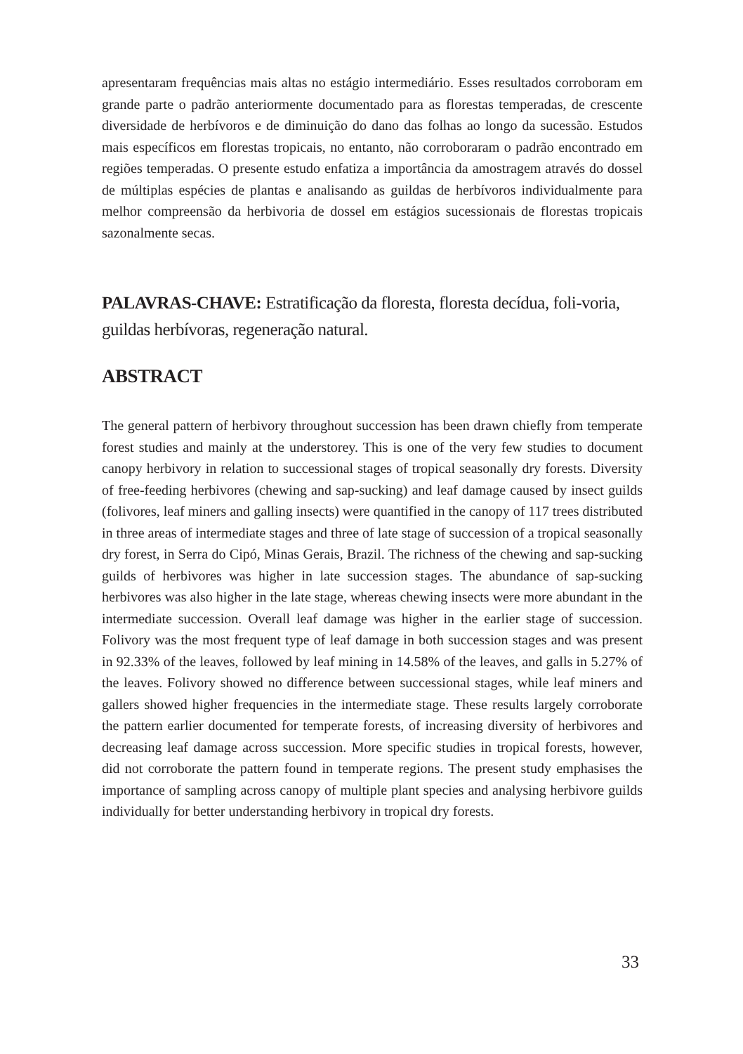apresentaram frequências mais altas no estágio intermediário. Esses resultados corroboram em grande parte o padrão anteriormente documentado para as florestas temperadas, de crescente diversidade de herbívoros e de diminuição do dano das folhas ao longo da sucessão. Estudos mais específicos em florestas tropicais, no entanto, não corroboraram o padrão encontrado em regiões temperadas. O presente estudo enfatiza a importância da amostragem através do dossel de múltiplas espécies de plantas e analisando as guildas de herbívoros individualmente para melhor compreensão da herbivoria de dossel em estágios sucessionais de florestas tropicais sazonalmente secas.
PALAVRAS-CHAVE: Estratificação da floresta, floresta decídua, foli-voria, guildas herbívoras, regeneração natural.
ABSTRACT
The general pattern of herbivory throughout succession has been drawn chiefly from temperate forest studies and mainly at the understorey. This is one of the very few studies to document canopy herbivory in relation to successional stages of tropical seasonally dry forests. Diversity of free-feeding herbivores (chewing and sap-sucking) and leaf damage caused by insect guilds (folivores, leaf miners and galling insects) were quantified in the canopy of 117 trees distributed in three areas of intermediate stages and three of late stage of succession of a tropical seasonally dry forest, in Serra do Cipó, Minas Gerais, Brazil. The richness of the chewing and sap-sucking guilds of herbivores was higher in late succession stages. The abundance of sap-sucking herbivores was also higher in the late stage, whereas chewing insects were more abundant in the intermediate succession. Overall leaf damage was higher in the earlier stage of succession. Folivory was the most frequent type of leaf damage in both succession stages and was present in 92.33% of the leaves, followed by leaf mining in 14.58% of the leaves, and galls in 5.27% of the leaves. Folivory showed no difference between successional stages, while leaf miners and gallers showed higher frequencies in the intermediate stage. These results largely corroborate the pattern earlier documented for temperate forests, of increasing diversity of herbivores and decreasing leaf damage across succession. More specific studies in tropical forests, however, did not corroborate the pattern found in temperate regions. The present study emphasises the importance of sampling across canopy of multiple plant species and analysing herbivore guilds individually for better understanding herbivory in tropical dry forests.
33